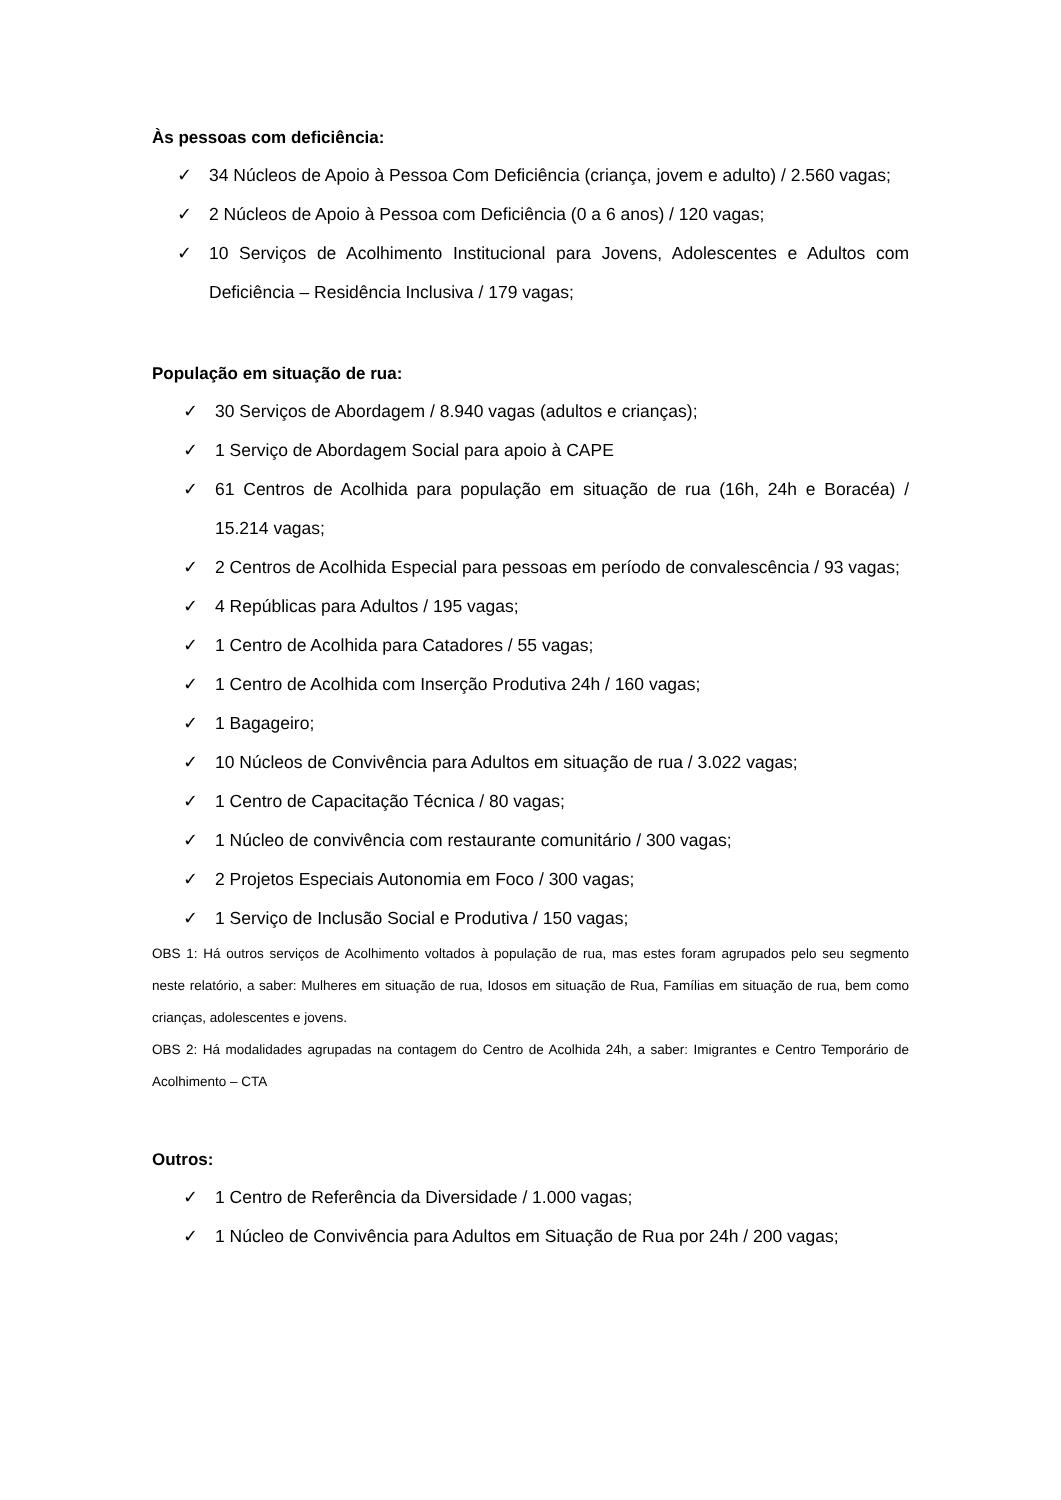Às pessoas com deficiência:
✓ 34 Núcleos de Apoio à Pessoa Com Deficiência (criança, jovem e adulto) / 2.560 vagas;
✓ 2 Núcleos de Apoio à Pessoa com Deficiência (0 a 6 anos) / 120 vagas;
✓ 10 Serviços de Acolhimento Institucional para Jovens, Adolescentes e Adultos com Deficiência – Residência Inclusiva / 179 vagas;
População em situação de rua:
✓ 30 Serviços de Abordagem / 8.940 vagas (adultos e crianças);
✓ 1 Serviço de Abordagem Social para apoio à CAPE
✓ 61 Centros de Acolhida para população em situação de rua (16h, 24h e Boracéa) / 15.214 vagas;
✓ 2 Centros de Acolhida Especial para pessoas em período de convalescência / 93 vagas;
✓ 4 Repúblicas para Adultos / 195 vagas;
✓ 1 Centro de Acolhida para Catadores / 55 vagas;
✓ 1 Centro de Acolhida com Inserção Produtiva 24h / 160 vagas;
✓ 1 Bagageiro;
✓ 10 Núcleos de Convivência para Adultos em situação de rua / 3.022 vagas;
✓ 1 Centro de Capacitação Técnica / 80 vagas;
✓ 1 Núcleo de convivência com restaurante comunitário / 300 vagas;
✓ 2 Projetos Especiais Autonomia em Foco / 300 vagas;
✓ 1 Serviço de Inclusão Social e Produtiva / 150 vagas;
OBS 1: Há outros serviços de Acolhimento voltados à população de rua, mas estes foram agrupados pelo seu segmento neste relatório, a saber: Mulheres em situação de rua, Idosos em situação de Rua, Famílias em situação de rua, bem como crianças, adolescentes e jovens.
OBS 2: Há modalidades agrupadas na contagem do Centro de Acolhida 24h, a saber: Imigrantes e Centro Temporário de Acolhimento – CTA
Outros:
✓ 1 Centro de Referência da Diversidade / 1.000 vagas;
✓ 1 Núcleo de Convivência para Adultos em Situação de Rua por 24h / 200 vagas;